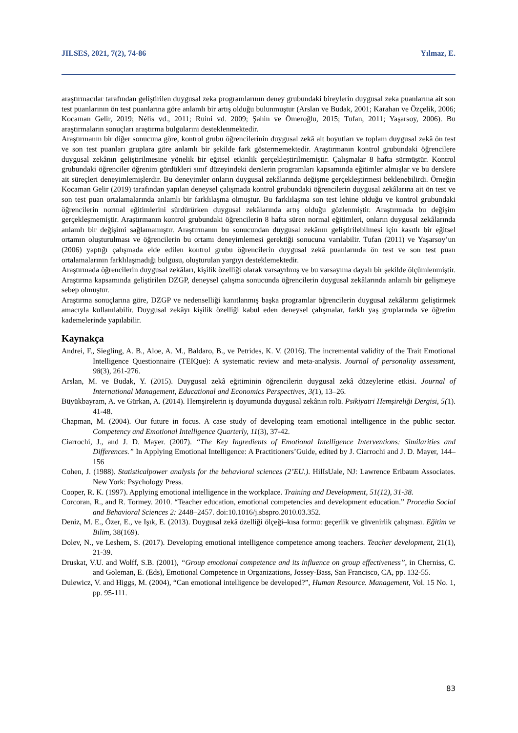JILSES, 2021, 7(2), 74-86 Yılmaz, E.
araştırmacılar tarafından geliştirilen duygusal zeka programlarının deney grubundaki bireylerin duygusal zeka puanlarına ait son test puanlarının ön test puanlarına göre anlamlı bir artış olduğu bulunmuştur (Arslan ve Budak, 2001; Karahan ve Özçelik, 2006; Kocaman Gelir, 2019; Nélis vd., 2011; Ruini vd. 2009; Şahin ve Ömeroğlu, 2015; Tufan, 2011; Yaşarsoy, 2006). Bu araştırmaların sonuçları araştırma bulgularını desteklenmektedir.
Araştırmanın bir diğer sonucuna göre, kontrol grubu öğrencilerinin duygusal zekâ alt boyutları ve toplam duygusal zekâ ön test ve son test puanları gruplara göre anlamlı bir şekilde fark göstermemektedir. Araştırmanın kontrol grubundaki öğrencilere duygusal zekânın geliştirilmesine yönelik bir eğitsel etkinlik gerçekleştirilmemiştir. Çalışmalar 8 hafta sürmüştür. Kontrol grubundaki öğrenciler öğrenim gördükleri sınıf düzeyindeki derslerin programları kapsamında eğitimler almışlar ve bu derslere ait süreçleri deneyimlemişlerdir. Bu deneyimler onların duygusal zekâlarında değişme gerçekleştirmesi beklenebilirdi. Örneğin Kocaman Gelir (2019) tarafından yapılan deneysel çalışmada kontrol grubundaki öğrencilerin duygusal zekâlarına ait ön test ve son test puan ortalamalarında anlamlı bir farklılaşma olmuştur. Bu farklılaşma son test lehine olduğu ve kontrol grubundaki öğrencilerin normal eğitimlerini sürdürürken duygusal zekâlarında artış olduğu gözlenmiştir. Araştırmada bu değişim gerçekleşmemiştir. Araştırmanın kontrol grubundaki öğrencilerin 8 hafta süren normal eğitimleri, onların duygusal zekâlarında anlamlı bir değişimi sağlamamıştır. Araştırmanın bu sonucundan duygusal zekânın geliştirilebilmesi için kasıtlı bir eğitsel ortamın oluşturulması ve öğrencilerin bu ortamı deneyimlemesi gerektiği sonucuna varılabilir. Tufan (2011) ve Yaşarsoy’un (2006) yaptığı çalışmada elde edilen kontrol grubu öğrencilerin duygusal zekâ puanlarında ön test ve son test puan ortalamalarının farklılaşmadığı bulgusu, oluşturulan yargıyı desteklemektedir.
Araştırmada öğrencilerin duygusal zekâları, kişilik özelliği olarak varsayılmış ve bu varsayıma dayalı bir şekilde ölçümlenmiştir. Araştırma kapsamında geliştirilen DZGP, deneysel çalışma sonucunda öğrencilerin duygusal zekâlarında anlamlı bir gelişmeye sebep olmuştur.
Araştırma sonuçlarına göre, DZGP ve nedenselliği kanıtlanmış başka programlar öğrencilerin duygusal zekâlarını geliştirmek amacıyla kullanılabilir. Duygusal zekâyı kişilik özelliği kabul eden deneysel çalışmalar, farklı yaş gruplarında ve öğretim kademelerinde yapılabilir.
Kaynakça
Andrei, F., Siegling, A. B., Aloe, A. M., Baldaro, B., ve Petrides, K. V. (2016). The incremental validity of the Trait Emotional Intelligence Questionnaire (TEIQue): A systematic review and meta-analysis. Journal of personality assessment, 98(3), 261-276.
Arslan, M. ve Budak, Y. (2015). Duygusal zekâ eğitiminin öğrencilerin duygusal zekâ düzeylerine etkisi. Journal of International Management, Educational and Economics Perspectives, 3(1), 13–26.
Büyükbayram, A. ve Gürkan, A. (2014). Hemşirelerin iş doyumunda duygusal zekânın rolü. Psikiyatri Hemşireliği Dergisi, 5(1). 41-48.
Chapman, M. (2004). Our future in focus. A case study of developing team emotional intelligence in the public sector. Competency and Emotional Intelligence Quarterly, 11(3), 37-42.
Ciarrochi, J., and J. D. Mayer. (2007). “The Key Ingredients of Emotional Intelligence Interventions: Similarities and Differences.” In Applying Emotional Intelligence: A Practitioners’Guide, edited by J. Ciarrochi and J. D. Mayer, 144–156
Cohen, J. (1988). Statisticalpower analysis for the behavioral sciences (2’EU.). HilIsUale, NJ: Lawrence Eribaum Associates. New York: Psychology Press.
Cooper, R. K. (1997). Applying emotional intelligence in the workplace. Training and Development, 51(12), 31-38.
Corcoran, R., and R. Tormey. 2010. “Teacher education, emotional competencies and development education.” Procedia Social and Behavioral Sciences 2: 2448–2457. doi:10.1016/j.sbspro.2010.03.352.
Deniz, M. E., Özer, E., ve Işık, E. (2013). Duygusal zekâ özelliği ölçeği–kısa formu: geçerlik ve güvenirlik çalışması. Eğitim ve Bilim, 38(169).
Dolev, N., ve Leshem, S. (2017). Developing emotional intelligence competence among teachers. Teacher development, 21(1), 21-39.
Druskat, V.U. and Wolff, S.B. (2001), “Group emotional competence and its influence on group effectiveness”, in Cherniss, C. and Goleman, E. (Eds), Emotional Competence in Organizations, Jossey-Bass, San Francisco, CA, pp. 132-55.
Dulewicz, V. and Higgs, M. (2004), “Can emotional intelligence be developed?”, Human Resource. Management, Vol. 15 No. 1, pp. 95-111.
83